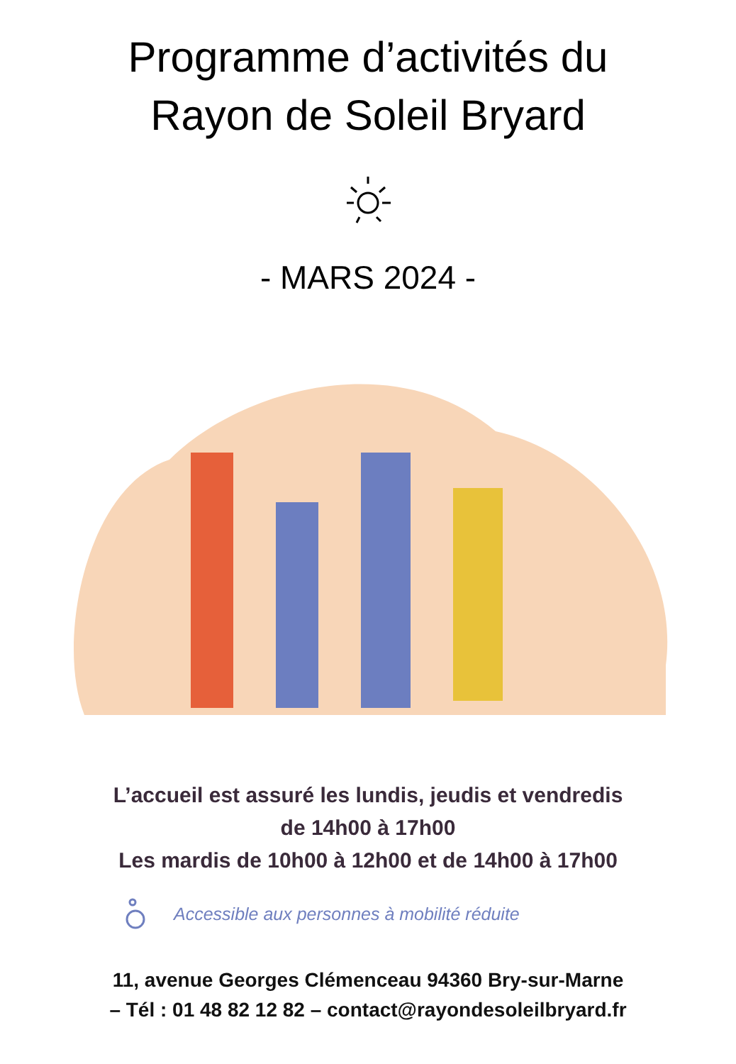Programme d’activités du
Rayon de Soleil Bryard
- MARS 2024 -
L’accueil est assuré les lundis, jeudis et vendredis
de 14h00 à 17h00
Les mardis de 10h00 à 12h00 et de 14h00 à 17h00
Accessible aux personnes à mobilité réduite
11, avenue Georges Clémenceau 94360 Bry-sur-Marne
– Tél : 01 48 82 12 82 – contact@rayondesoleilbryard.fr